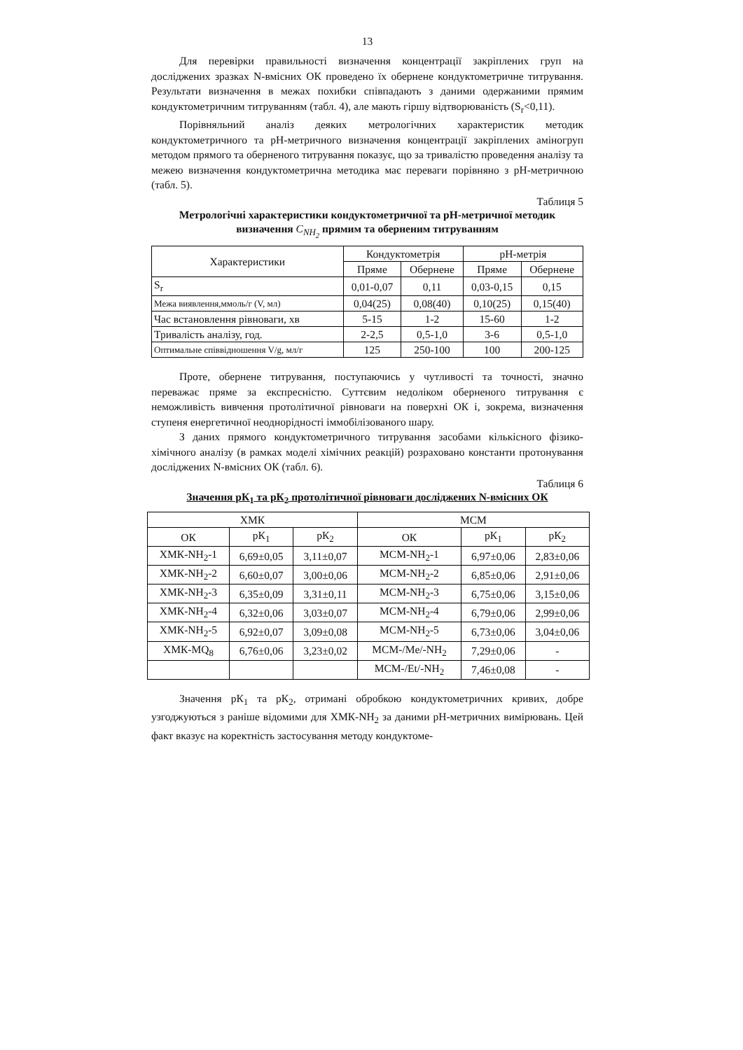13
Для перевірки правильності визначення концентрації закріплених груп на досліджених зразках N-вмісних ОК проведено їх обернене кондуктометричне титрування. Результати визначення в межах похибки співпадають з даними одержаними прямим кондуктометричним титруванням (табл. 4), але мають гіршу відтворюваність (S<sub>r</sub><0,11).
Порівняльний аналіз деяких метрологічних характеристик методик кондуктометричного та рН-метричного визначення концентрації закріплених аміногруп методом прямого та оберненого титрування показує, що за тривалістю проведення аналізу та межею визначення кондуктометрична методика має переваги порівняно з рН-метричною (табл. 5).
Таблиця 5
Метрологічні характеристики кондуктометричної та рН-метричної методик визначення C<sub>NH<sub>2</sub></sub> прямим та оберненим титруванням
| Характеристики | Кондуктометрія | | рН-метрія | |
| --- | --- | --- | --- | --- |
| | Пряме | Обернене | Пряме | Обернене |
| S<sub>r</sub> | 0,01-0,07 | 0,11 | 0,03-0,15 | 0,15 |
| Межа виявлення,ммоль/г (V, мл) | 0,04(25) | 0,08(40) | 0,10(25) | 0,15(40) |
| Час встановлення рівноваги, хв | 5-15 | 1-2 | 15-60 | 1-2 |
| Тривалість аналізу, год. | 2-2,5 | 0,5-1,0 | 3-6 | 0,5-1,0 |
| Оптимальне співвідношення V/g, мл/г | 125 | 250-100 | 100 | 200-125 |
Проте, обернене титрування, поступаючись у чутливості та точності, значно переважає пряме за експресністю. Суттєвим недоліком оберненого титрування є неможливість вивчення протолітичної рівноваги на поверхні ОК і, зокрема, визначення ступеня енергетичної неоднорідності іммобілізованого шару.
З даних прямого кондуктометричного титрування засобами кількісного фізико-хімічного аналізу (в рамках моделі хімічних реакцій) розраховано константи протонування досліджених N-вмісних ОК (табл. 6).
Таблиця 6
Значення рК<sub>1</sub> та рК<sub>2</sub> протолітичної рівноваги досліджених N-вмісних ОК
| ХМК | | | МСМ | | |
| --- | --- | --- | --- | --- | --- |
| ОК | рК<sub>1</sub> | рК<sub>2</sub> | ОК | рК<sub>1</sub> | рК<sub>2</sub> |
| ХМК-NH<sub>2</sub>-1 | 6,69±0,05 | 3,11±0,07 | МСМ-NH<sub>2</sub>-1 | 6,97±0,06 | 2,83±0,06 |
| ХМК-NH<sub>2</sub>-2 | 6,60±0,07 | 3,00±0,06 | МСМ-NH<sub>2</sub>-2 | 6,85±0,06 | 2,91±0,06 |
| ХМК-NH<sub>2</sub>-3 | 6,35±0,09 | 3,31±0,11 | МСМ-NH<sub>2</sub>-3 | 6,75±0,06 | 3,15±0,06 |
| ХМК-NH<sub>2</sub>-4 | 6,32±0,06 | 3,03±0,07 | МСМ-NH<sub>2</sub>-4 | 6,79±0,06 | 2,99±0,06 |
| ХМК-NH<sub>2</sub>-5 | 6,92±0,07 | 3,09±0,08 | МСМ-NH<sub>2</sub>-5 | 6,73±0,06 | 3,04±0,06 |
| ХМК-MQ<sub>8</sub> | 6,76±0,06 | 3,23±0,02 | МСМ-/Me/-NH<sub>2</sub> | 7,29±0,06 | - |
| | | | МСМ-/Et/-NH<sub>2</sub> | 7,46±0,08 | - |
Значення рК<sub>1</sub> та рК<sub>2</sub>, отримані обробкою кондуктометричних кривих, добре узгоджуються з раніше відомими для ХМК-NH<sub>2</sub> за даними рН-метричних вимірювань. Цей факт вказує на коректність застосування методу кондуктоме-